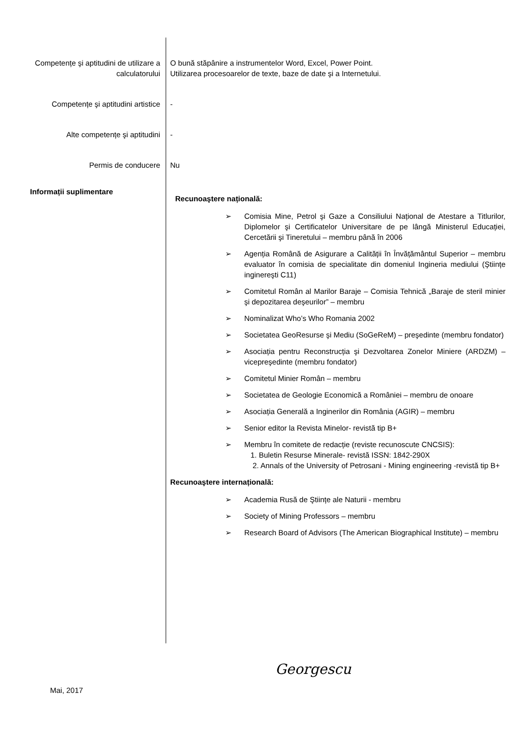Competențe şi aptitudini de utilizare a calculatorului
O bună stăpânire a instrumentelor Word, Excel, Power Point.
Utilizarea procesoarelor de texte, baze de date şi a Internetului.
Competențe şi aptitudini artistice -
Alte competențe şi aptitudini -
Permis de conducere Nu
Informații suplimentare
Recunoaştere națională:
➢ Comisia Mine, Petrol şi Gaze a Consiliului Național de Atestare a Titlurilor, Diplomelor şi Certificatelor Universitare de pe lângă Ministerul Educației, Cercetării şi Tineretului – membru până în 2006
➢ Agenția Română de Asigurare a Calității în Învățământul Superior – membru evaluator în comisia de specialitate din domeniul Ingineria mediului (Ştiințe inginereşti C11)
➢ Comitetul Român al Marilor Baraje – Comisia Tehnică „Baraje de steril minier şi depozitarea deşeurilor” – membru
➢ Nominalizat Who’s Who Romania 2002
➢ Societatea GeoResurse şi Mediu (SoGeReM) – preşedinte (membru fondator)
➢ Asociația pentru Reconstrucția şi Dezvoltarea Zonelor Miniere (ARDZM) – vicepreşedinte (membru fondator)
➢ Comitetul Minier Român – membru
➢ Societatea de Geologie Economică a României – membru de onoare
➢ Asociația Generală a Inginerilor din România (AGIR) – membru
➢ Senior editor la Revista Minelor- revistă tip B+
➢ Membru în comitete de redacție (reviste recunoscute CNCSIS):
1. Buletin Resurse Minerale- revistă ISSN: 1842-290X
2. Annals of the University of Petrosani - Mining engineering -revistă tip B+
Recunoaştere internațională:
➢ Academia Rusă de Ştiințe ale Naturii - membru
➢ Society of Mining Professors – membru
➢ Research Board of Advisors (The American Biographical Institute) – membru
Georgescu
Mai, 2017